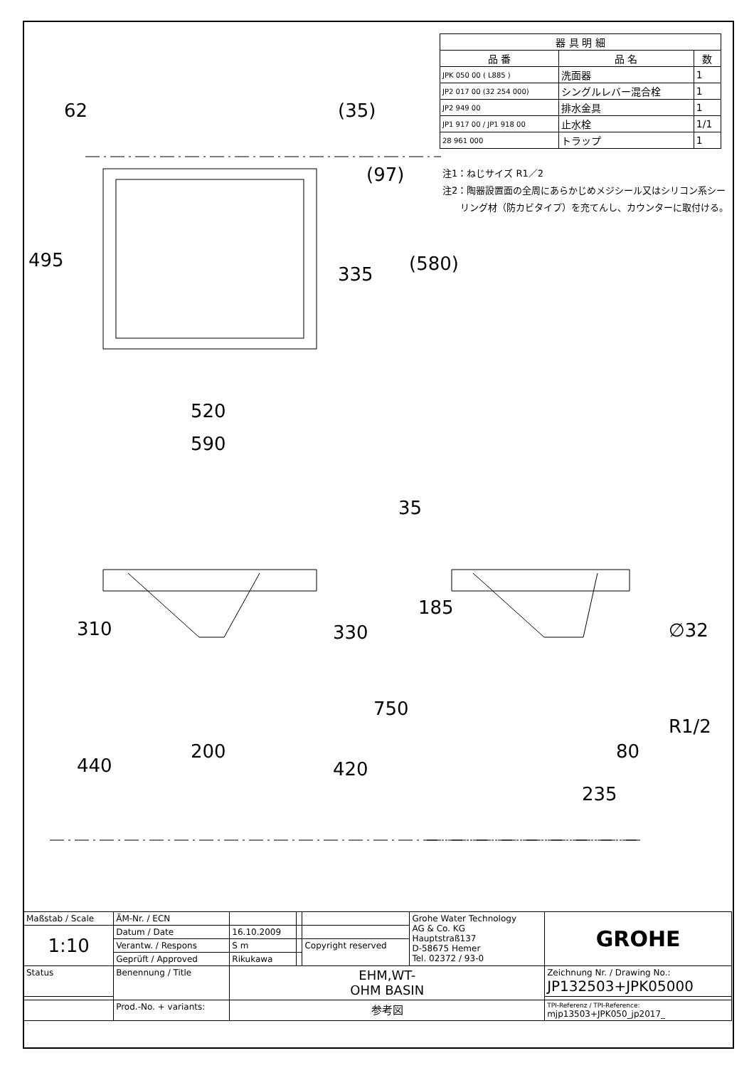| 器 具 明 細 | | |
| --- | --- | --- |
| 品 番 | 品 名 | 数 |
| JPK 050 00 ( L885 ) | 洗面器 | 1 |
| JP2 017 00 (32 254 000) | シングルレバー混合栓 | 1 |
| JP2 949 00 | 排水金具 | 1 |
| JP1 917 00 / JP1 918 00 | 止水栓 | 1/1 |
| 28 961 000 | トラップ | 1 |
注1：ねじサイズ R1／2
注2：陶器設置面の全周にあらかじめメジシール又はシリコン系シー
リング材（防カビタイプ）を充てんし、カウンターに取付ける。
62 (35)
(97)
495
335 (580)
520
590
35
185
310 330 ∅32
750
R1/2
200 80
440 420
235
| Maßstab / Scale | ÄM-Nr. / ECN | | | | Grohe Water Technology AG & Co. KG Hauptstraß137 D-58675 Hemer Tel. 02372 / 93-0 | GROHE |
| 1:10 | Datum / Date | 16.10.2009 | | | | |
| | Verantw. / Respons | S m | | Copyright reserved | | |
| | Geprüft / Approved | Rikukawa | | | | |
| Status | Benennung / Title | EHM,WT- OHM BASIN | | | | Zeichnung Nr. / Drawing No.: JP132503+JPK05000 |
| | Prod.-No. + variants: | 参考図 | | | | TPI-Referenz / TPI-Reference: mjp13503+JPK050_jp2017_ |